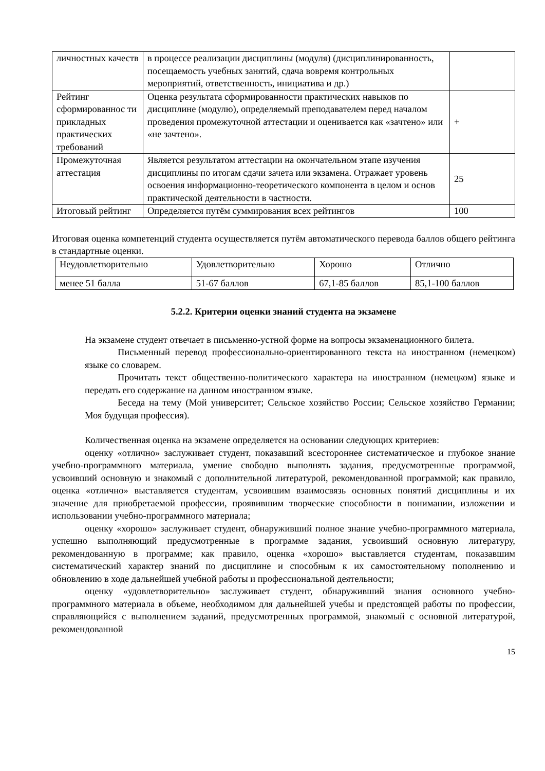| личностных качеств | в процессе реализации дисциплины (модуля) (дисциплинированность, посещаемость учебных занятий, сдача вовремя контрольных мероприятий, ответственность, инициатива и др.) | |
| Рейтинг сформированнос ти прикладных практических требований | Оценка результата сформированности практических навыков по дисциплине (модулю), определяемый преподавателем перед началом проведения промежуточной аттестации и оценивается как «зачтено» или «не зачтено». | + |
| Промежуточная аттестация | Является результатом аттестации на окончательном этапе изучения дисциплины по итогам сдачи зачета или экзамена. Отражает уровень освоения информационно-теоретического компонента в целом и основ практической деятельности в частности. | 25 |
| Итоговый рейтинг | Определяется путём суммирования всех рейтингов | 100 |
Итоговая оценка компетенций студента осуществляется путём автоматического перевода баллов общего рейтинга в стандартные оценки.
| Неудовлетворительно | Удовлетворительно | Хорошо | Отлично |
| менее 51 балла | 51-67 баллов | 67,1-85 баллов | 85,1-100 баллов |
5.2.2. Критерии оценки знаний студента на экзамене
На экзамене студент отвечает в письменно-устной форме на вопросы экзаменационного билета.
Письменный перевод профессионально-ориентированного текста на иностранном (немецком) языке со словарем.
Прочитать текст общественно-политического характера на иностранном (немецком) языке и передать его содержание на данном иностранном языке.
Беседа на тему (Мой университет; Сельское хозяйство России; Сельское хозяйство Германии; Моя будущая профессия).
Количественная оценка на экзамене определяется на основании следующих критериев:
оценку «отлично» заслуживает студент, показавший всестороннее систематическое и глубокое знание учебно-программного материала, умение свободно выполнять задания, предусмотренные программой, усвоивший основную и знакомый с дополнительной литературой, рекомендованной программой; как правило, оценка «отлично» выставляется студентам, усвоившим взаимосвязь основных понятий дисциплины и их значение для приобретаемой профессии, проявившим творческие способности в понимании, изложении и использовании учебно-программного материала;
оценку «хорошо» заслуживает студент, обнаруживший полное знание учебно-программного материала, успешно выполняющий предусмотренные в программе задания, усвоивший основную литературу, рекомендованную в программе; как правило, оценка «хорошо» выставляется студентам, показавшим систематический характер знаний по дисциплине и способным к их самостоятельному пополнению и обновлению в ходе дальнейшей учебной работы и профессиональной деятельности;
оценку «удовлетворительно» заслуживает студент, обнаруживший знания основного учебно-программного материала в объеме, необходимом для дальнейшей учебы и предстоящей работы по профессии, справляющийся с выполнением заданий, предусмотренных программой, знакомый с основной литературой, рекомендованной
15